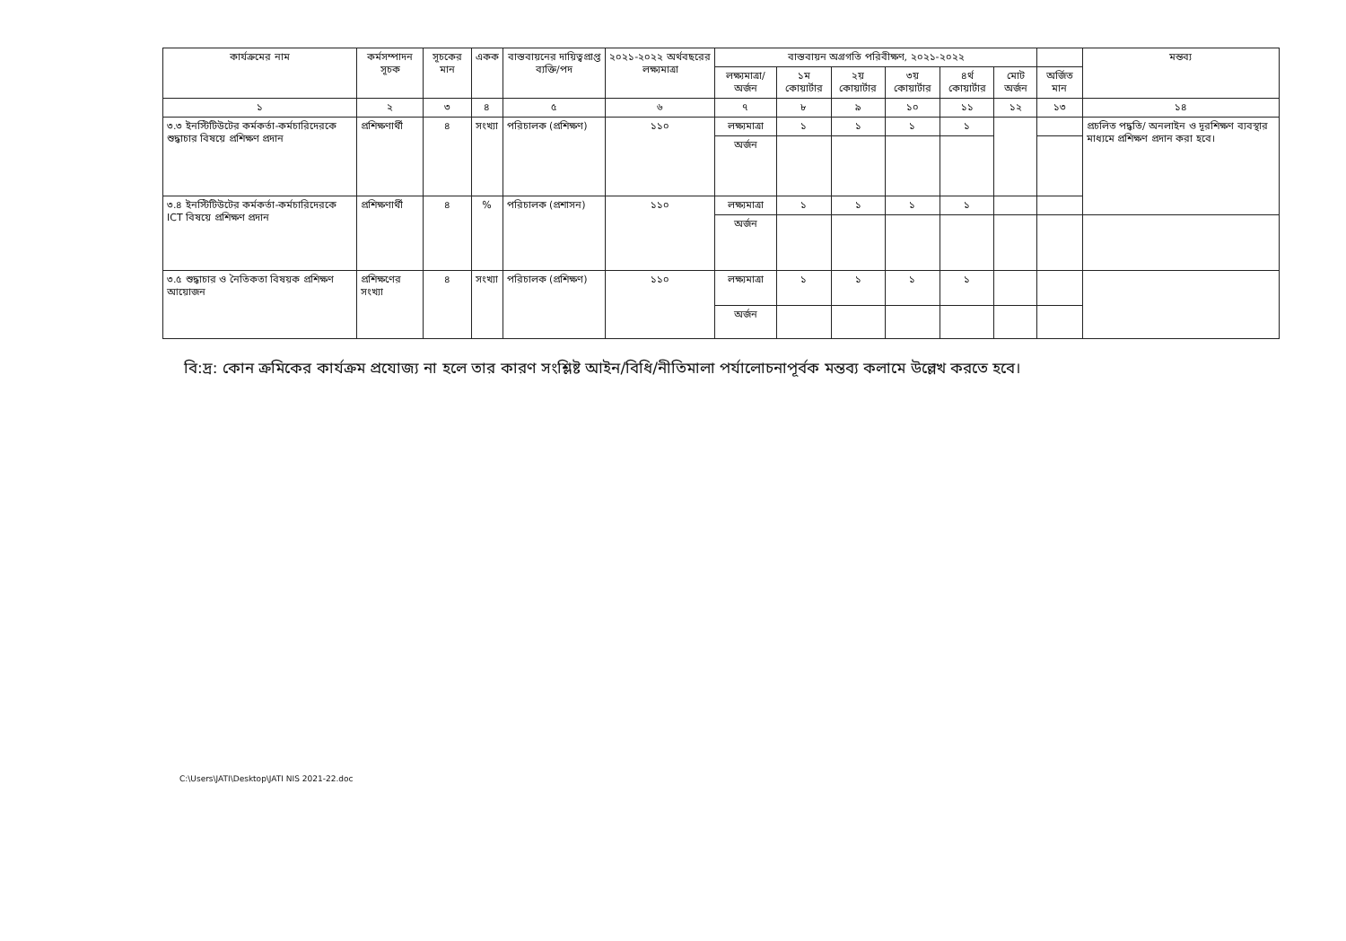| কার্যক্রমের নাম | কর্মসম্পাদন সূচক | সূচকের মান | একক | বাস্তবায়নের দায়িত্বপ্রাপ্ত ব্যক্তি/পদ | ২০২১-২০২২ অর্থবছরের লক্ষ্যমাত্রা | বাস্তবায়ন অগ্রগতি পরিবীক্ষণ, ২০২১-২০২২ | | | | | | | মন্তব্য |
| --- | --- | --- | --- | --- | --- | --- | --- | --- | --- | --- | --- | --- | --- |
| | | | | | | লক্ষ্যমাত্রা/ অর্জন | ১ম কোয়ার্টার | ২য় কোয়ার্টার | ৩য় কোয়ার্টার | ৪র্থ কোয়ার্টার | মোট অর্জন | অর্জিত মান | |
| ১ | ২ | ৩ | ৪ | ৫ | ৬ | ৭ | ৮ | ৯ | ১০ | ১১ | ১২ | ১৩ | ১৪ |
| ৩.৩ ইনস্টিটিউটের কর্মকর্তা-কর্মচারিদেরকে শুদ্ধাচার বিষয়ে প্রশিক্ষণ প্রদান | প্রশিক্ষণার্থী | ৪ | সংখ্যা | পরিচালক (প্রশিক্ষণ) | ১১০ | লক্ষ্যমাত্রা | ১ | ১ | ১ | ১ | | | প্রচলিত পদ্ধতি/ অনলাইন ও দূরশিক্ষণ ব্যবস্থার মাধ্যমে প্রশিক্ষণ প্রদান করা হবে। |
| | | | | | | অর্জন | | | | | | | |
| ৩.৪ ইনস্টিটিউটের কর্মকর্তা-কর্মচারিদেরকে ICT বিষয়ে প্রশিক্ষণ প্রদান | প্রশিক্ষণার্থী | ৪ | % | পরিচালক (প্রশাসন) | ১১০ | লক্ষ্যমাত্রা | ১ | ১ | ১ | ১ | | | |
| | | | | | | অর্জন | | | | | | | |
| ৩.৫ শুদ্ধাচার ও নৈতিকতা বিষয়ক প্রশিক্ষণ আয়োজন | প্রশিক্ষণের সংখ্যা | ৪ | সংখ্যা | পরিচালক (প্রশিক্ষণ) | ১১০ | লক্ষ্যমাত্রা | ১ | ১ | ১ | ১ | | | |
| | | | | | | অর্জন | | | | | | | |
বি:দ্র: কোন ক্রমিকের কার্যক্রম প্রযোজ্য না হলে তার কারণ সংশ্লিষ্ট আইন/বিধি/নীতিমালা পর্যালোচনাপূর্বক মন্তব্য কলামে উল্লেখ করতে হবে।
C:\Users\JATI\Desktop\JATI NIS 2021-22.doc